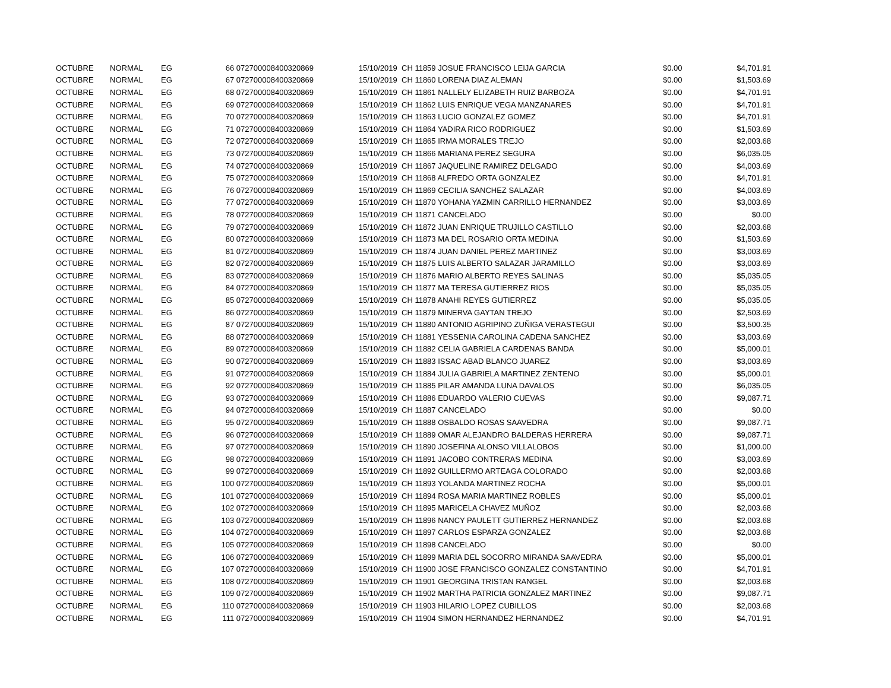| OCTUBRE | NORMAL | EG | 66 072700008400320869 | 15/10/2019 | CH 11859 JOSUE FRANCISCO LEIJA GARCIA | $0.00 | $4,701.91 |
| OCTUBRE | NORMAL | EG | 67 072700008400320869 | 15/10/2019 | CH 11860 LORENA DIAZ ALEMAN | $0.00 | $1,503.69 |
| OCTUBRE | NORMAL | EG | 68 072700008400320869 | 15/10/2019 | CH 11861 NALLELY ELIZABETH RUIZ BARBOZA | $0.00 | $4,701.91 |
| OCTUBRE | NORMAL | EG | 69 072700008400320869 | 15/10/2019 | CH 11862 LUIS ENRIQUE VEGA MANZANARES | $0.00 | $4,701.91 |
| OCTUBRE | NORMAL | EG | 70 072700008400320869 | 15/10/2019 | CH 11863 LUCIO GONZALEZ GOMEZ | $0.00 | $4,701.91 |
| OCTUBRE | NORMAL | EG | 71 072700008400320869 | 15/10/2019 | CH 11864 YADIRA RICO RODRIGUEZ | $0.00 | $1,503.69 |
| OCTUBRE | NORMAL | EG | 72 072700008400320869 | 15/10/2019 | CH 11865 IRMA MORALES TREJO | $0.00 | $2,003.68 |
| OCTUBRE | NORMAL | EG | 73 072700008400320869 | 15/10/2019 | CH 11866 MARIANA PEREZ SEGURA | $0.00 | $6,035.05 |
| OCTUBRE | NORMAL | EG | 74 072700008400320869 | 15/10/2019 | CH 11867 JAQUELINE RAMIREZ DELGADO | $0.00 | $4,003.69 |
| OCTUBRE | NORMAL | EG | 75 072700008400320869 | 15/10/2019 | CH 11868 ALFREDO ORTA GONZALEZ | $0.00 | $4,701.91 |
| OCTUBRE | NORMAL | EG | 76 072700008400320869 | 15/10/2019 | CH 11869 CECILIA SANCHEZ SALAZAR | $0.00 | $4,003.69 |
| OCTUBRE | NORMAL | EG | 77 072700008400320869 | 15/10/2019 | CH 11870 YOHANA YAZMIN CARRILLO HERNANDEZ | $0.00 | $3,003.69 |
| OCTUBRE | NORMAL | EG | 78 072700008400320869 | 15/10/2019 | CH 11871 CANCELADO | $0.00 | $0.00 |
| OCTUBRE | NORMAL | EG | 79 072700008400320869 | 15/10/2019 | CH 11872 JUAN ENRIQUE TRUJILLO CASTILLO | $0.00 | $2,003.68 |
| OCTUBRE | NORMAL | EG | 80 072700008400320869 | 15/10/2019 | CH 11873 MA DEL ROSARIO ORTA MEDINA | $0.00 | $1,503.69 |
| OCTUBRE | NORMAL | EG | 81 072700008400320869 | 15/10/2019 | CH 11874 JUAN DANIEL PEREZ MARTINEZ | $0.00 | $3,003.69 |
| OCTUBRE | NORMAL | EG | 82 072700008400320869 | 15/10/2019 | CH 11875 LUIS ALBERTO SALAZAR JARAMILLO | $0.00 | $3,003.69 |
| OCTUBRE | NORMAL | EG | 83 072700008400320869 | 15/10/2019 | CH 11876 MARIO ALBERTO REYES SALINAS | $0.00 | $5,035.05 |
| OCTUBRE | NORMAL | EG | 84 072700008400320869 | 15/10/2019 | CH 11877 MA TERESA GUTIERREZ RIOS | $0.00 | $5,035.05 |
| OCTUBRE | NORMAL | EG | 85 072700008400320869 | 15/10/2019 | CH 11878 ANAHI REYES GUTIERREZ | $0.00 | $5,035.05 |
| OCTUBRE | NORMAL | EG | 86 072700008400320869 | 15/10/2019 | CH 11879 MINERVA GAYTAN TREJO | $0.00 | $2,503.69 |
| OCTUBRE | NORMAL | EG | 87 072700008400320869 | 15/10/2019 | CH 11880 ANTONIO AGRIPINO ZUÑIGA VERASTEGUI | $0.00 | $3,500.35 |
| OCTUBRE | NORMAL | EG | 88 072700008400320869 | 15/10/2019 | CH 11881 YESSENIA CAROLINA CADENA SANCHEZ | $0.00 | $3,003.69 |
| OCTUBRE | NORMAL | EG | 89 072700008400320869 | 15/10/2019 | CH 11882 CELIA GABRIELA CARDENAS BANDA | $0.00 | $5,000.01 |
| OCTUBRE | NORMAL | EG | 90 072700008400320869 | 15/10/2019 | CH 11883 ISSAC ABAD BLANCO JUAREZ | $0.00 | $3,003.69 |
| OCTUBRE | NORMAL | EG | 91 072700008400320869 | 15/10/2019 | CH 11884 JULIA GABRIELA MARTINEZ ZENTENO | $0.00 | $5,000.01 |
| OCTUBRE | NORMAL | EG | 92 072700008400320869 | 15/10/2019 | CH 11885 PILAR AMANDA LUNA DAVALOS | $0.00 | $6,035.05 |
| OCTUBRE | NORMAL | EG | 93 072700008400320869 | 15/10/2019 | CH 11886 EDUARDO VALERIO CUEVAS | $0.00 | $9,087.71 |
| OCTUBRE | NORMAL | EG | 94 072700008400320869 | 15/10/2019 | CH 11887 CANCELADO | $0.00 | $0.00 |
| OCTUBRE | NORMAL | EG | 95 072700008400320869 | 15/10/2019 | CH 11888 OSBALDO ROSAS SAAVEDRA | $0.00 | $9,087.71 |
| OCTUBRE | NORMAL | EG | 96 072700008400320869 | 15/10/2019 | CH 11889 OMAR ALEJANDRO BALDERAS HERRERA | $0.00 | $9,087.71 |
| OCTUBRE | NORMAL | EG | 97 072700008400320869 | 15/10/2019 | CH 11890 JOSEFINA ALONSO VILLALOBOS | $0.00 | $1,000.00 |
| OCTUBRE | NORMAL | EG | 98 072700008400320869 | 15/10/2019 | CH 11891 JACOBO CONTRERAS MEDINA | $0.00 | $3,003.69 |
| OCTUBRE | NORMAL | EG | 99 072700008400320869 | 15/10/2019 | CH 11892 GUILLERMO ARTEAGA COLORADO | $0.00 | $2,003.68 |
| OCTUBRE | NORMAL | EG | 100 072700008400320869 | 15/10/2019 | CH 11893 YOLANDA MARTINEZ ROCHA | $0.00 | $5,000.01 |
| OCTUBRE | NORMAL | EG | 101 072700008400320869 | 15/10/2019 | CH 11894 ROSA MARIA MARTINEZ ROBLES | $0.00 | $5,000.01 |
| OCTUBRE | NORMAL | EG | 102 072700008400320869 | 15/10/2019 | CH 11895 MARICELA CHAVEZ MUÑOZ | $0.00 | $2,003.68 |
| OCTUBRE | NORMAL | EG | 103 072700008400320869 | 15/10/2019 | CH 11896 NANCY PAULETT GUTIERREZ HERNANDEZ | $0.00 | $2,003.68 |
| OCTUBRE | NORMAL | EG | 104 072700008400320869 | 15/10/2019 | CH 11897 CARLOS ESPARZA GONZALEZ | $0.00 | $2,003.68 |
| OCTUBRE | NORMAL | EG | 105 072700008400320869 | 15/10/2019 | CH 11898 CANCELADO | $0.00 | $0.00 |
| OCTUBRE | NORMAL | EG | 106 072700008400320869 | 15/10/2019 | CH 11899 MARIA DEL SOCORRO MIRANDA SAAVEDRA | $0.00 | $5,000.01 |
| OCTUBRE | NORMAL | EG | 107 072700008400320869 | 15/10/2019 | CH 11900 JOSE FRANCISCO GONZALEZ CONSTANTINO | $0.00 | $4,701.91 |
| OCTUBRE | NORMAL | EG | 108 072700008400320869 | 15/10/2019 | CH 11901 GEORGINA TRISTAN RANGEL | $0.00 | $2,003.68 |
| OCTUBRE | NORMAL | EG | 109 072700008400320869 | 15/10/2019 | CH 11902 MARTHA PATRICIA GONZALEZ MARTINEZ | $0.00 | $9,087.71 |
| OCTUBRE | NORMAL | EG | 110 072700008400320869 | 15/10/2019 | CH 11903 HILARIO LOPEZ CUBILLOS | $0.00 | $2,003.68 |
| OCTUBRE | NORMAL | EG | 111 072700008400320869 | 15/10/2019 | CH 11904 SIMON HERNANDEZ HERNANDEZ | $0.00 | $4,701.91 |